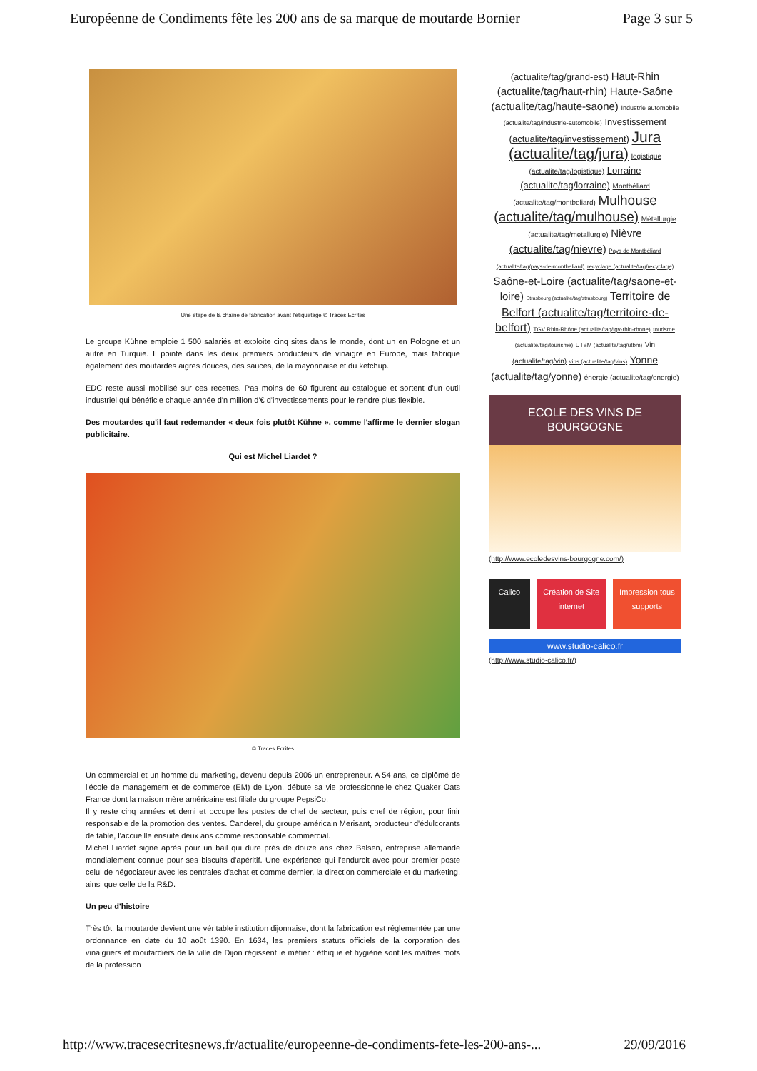Européenne de Condiments fête les 200 ans de sa marque de moutarde Bornier Page 3 sur 5
Une étape de la chaîne de fabrication avant l'étiquetage © Traces Ecrites
Le groupe Kühne emploie 1 500 salariés et exploite cinq sites dans le monde, dont un en Pologne et un autre en Turquie. Il pointe dans les deux premiers producteurs de vinaigre en Europe, mais fabrique également des moutardes aigres douces, des sauces, de la mayonnaise et du ketchup.
EDC reste aussi mobilisé sur ces recettes. Pas moins de 60 figurent au catalogue et sortent d'un outil industriel qui bénéficie chaque année d'n million d'€ d'investissements pour le rendre plus flexible.
Des moutardes qu'il faut redemander « deux fois plutôt Kühne », comme l'affirme le dernier slogan publicitaire.
Qui est Michel Liardet ?
© Traces Ecrites
Un commercial et un homme du marketing, devenu depuis 2006 un entrepreneur. A 54 ans, ce diplômé de l'école de management et de commerce (EM) de Lyon, débute sa vie professionnelle chez Quaker Oats France dont la maison mère américaine est filiale du groupe PepsiCo.
Il y reste cinq années et demi et occupe les postes de chef de secteur, puis chef de région, pour finir responsable de la promotion des ventes. Canderel, du groupe américain Merisant, producteur d'édulcorants de table, l'accueille ensuite deux ans comme responsable commercial.
Michel Liardet signe après pour un bail qui dure près de douze ans chez Balsen, entreprise allemande mondialement connue pour ses biscuits d'apéritif. Une expérience qui l'endurcit avec pour premier poste celui de négociateur avec les centrales d'achat et comme dernier, la direction commerciale et du marketing, ainsi que celle de la R&D.
Un peu d'histoire
Très tôt, la moutarde devient une véritable institution dijonnaise, dont la fabrication est réglementée par une ordonnance en date du 10 août 1390. En 1634, les premiers statuts officiels de la corporation des vinaigriers et moutardiers de la ville de Dijon régissent le métier : éthique et hygiène sont les maîtres mots de la profession
(actualite/tag/grand-est) Haut-Rhin (actualite/tag/haut-rhin) Haute-Saône (actualite/tag/haute-saone) Industrie automobile (actualite/tag/industrie-automobile) Investissement (actualite/tag/investissement) Jura (actualite/tag/jura) logistique (actualite/tag/logistique) Lorraine (actualite/tag/lorraine) Montbéliard (actualite/tag/montbeliard) Mulhouse (actualite/tag/mulhouse) Métallurgie (actualite/tag/metallurgie) Nièvre (actualite/tag/nievre) Pays de Montbéliard (actualite/tag/pays-de-montbeliard) recyclage (actualite/tag/recyclage) Saône-et-Loire (actualite/tag/saone-et-loire) Strasbourg (actualite/tag/strasbourg) Territoire de Belfort (actualite/tag/territoire-de-belfort) TGV Rhin-Rhône (actualite/tag/tgv-rhin-rhone) tourisme (actualite/tag/tourisme) UTBM (actualite/tag/utbm) Vin (actualite/tag/vin) vins (actualite/tag/vins) Yonne (actualite/tag/yonne) énergie (actualite/tag/energie)
ECOLE DES VINS DE BOURGOGNE
(http://www.ecoledesvins-bourgogne.com/)
Calico Création de Site internet Impression tous supports
www.studio-calico.fr
(http://www.studio-calico.fr/)
http://www.tracesecritesnews.fr/actualite/europeenne-de-condiments-fete-les-200-ans-... 29/09/2016